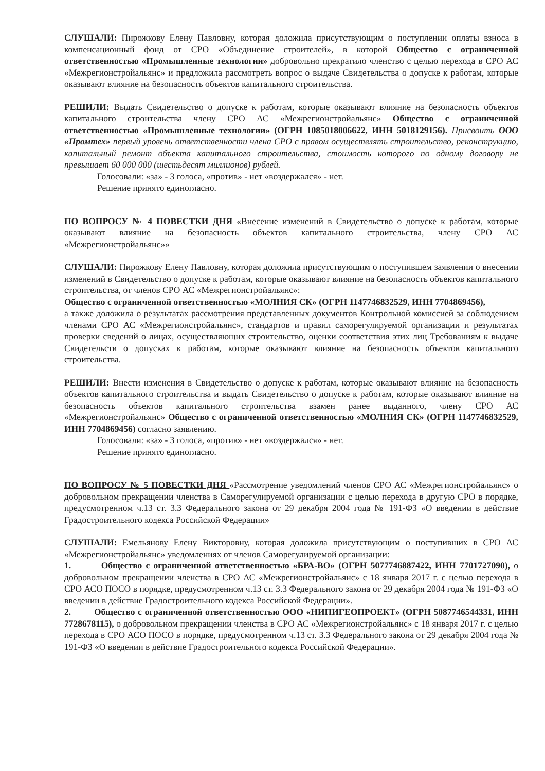СЛУШАЛИ: Пирожкову Елену Павловну, которая доложила присутствующим о поступлении оплаты взноса в компенсационный фонд от СРО «Объединение строителей», в которой Общество с ограниченной ответственностью «Промышленные технологии» добровольно прекратило членство с целью перехода в СРО АС «Межрегионстройальянс» и предложила рассмотреть вопрос о выдаче Свидетельства о допуске к работам, которые оказывают влияние на безопасность объектов капитального строительства.
РЕШИЛИ: Выдать Свидетельство о допуске к работам, которые оказывают влияние на безопасность объектов капитального строительства члену СРО АС «Межрегионстройальянс» Общество с ограниченной ответственностью «Промышленные технологии» (ОГРН 1085018006622, ИНН 5018129156). Присвоить ООО «Промтех» первый уровень ответственности члена СРО с правом осуществлять строительство, реконструкцию, капитальный ремонт объекта капитального строительства, стоимость которого по одному договору не превышает 60 000 000 (шестьдесят миллионов) рублей.
Голосовали: «за» - 3 голоса, «против» - нет «воздержался» - нет.
Решение принято единогласно.
ПО ВОПРОСУ № 4 ПОВЕСТКИ ДНЯ «Внесение изменений в Свидетельство о допуске к работам, которые оказывают влияние на безопасность объектов капитального строительства, члену СРО АС «Межрегионстройальянс»»
СЛУШАЛИ: Пирожкову Елену Павловну, которая доложила присутствующим о поступившем заявлении о внесении изменений в Свидетельство о допуске к работам, которые оказывают влияние на безопасность объектов капитального строительства, от членов СРО АС «Межрегионстройальянс»:
Общество с ограниченной ответственностью «МОЛНИЯ СК» (ОГРН 1147746832529, ИНН 7704869456),
а также доложила о результатах рассмотрения представленных документов Контрольной комиссией за соблюдением членами СРО АС «Межрегионстройальянс», стандартов и правил саморегулируемой организации и результатах проверки сведений о лицах, осуществляющих строительство, оценки соответствия этих лиц Требованиям к выдаче Свидетельств о допусках к работам, которые оказывают влияние на безопасность объектов капитального строительства.
РЕШИЛИ: Внести изменения в Свидетельство о допуске к работам, которые оказывают влияние на безопасность объектов капитального строительства и выдать Свидетельство о допуске к работам, которые оказывают влияние на безопасность объектов капитального строительства взамен ранее выданного, члену СРО АС «Межрегионстройальянс» Общество с ограниченной ответственностью «МОЛНИЯ СК» (ОГРН 1147746832529, ИНН 7704869456) согласно заявлению.
Голосовали: «за» - 3 голоса, «против» - нет «воздержался» - нет.
Решение принято единогласно.
ПО ВОПРОСУ № 5 ПОВЕСТКИ ДНЯ «Рассмотрение уведомлений членов СРО АС «Межрегионстройальянс» о добровольном прекращении членства в Саморегулируемой организации с целью перехода в другую СРО в порядке, предусмотренном ч.13 ст. 3.3 Федерального закона от 29 декабря 2004 года № 191-ФЗ «О введении в действие Градостроительного кодекса Российской Федерации»
СЛУШАЛИ: Емельянову Елену Викторовну, которая доложила присутствующим о поступивших в СРО АС «Межрегионстройальянс» уведомлениях от членов Саморегулируемой организации:
1. Общество с ограниченной ответственностью «БРА-ВО» (ОГРН 5077746887422, ИНН 7701727090), о добровольном прекращении членства в СРО АС «Межрегионстройальянс» с 18 января 2017 г. с целью перехода в СРО АСО ПОСО в порядке, предусмотренном ч.13 ст. 3.3 Федерального закона от 29 декабря 2004 года № 191-ФЗ «О введении в действие Градостроительного кодекса Российской Федерации».
2. Общество с ограниченной ответственностью ООО «НИПИГЕОПРОЕКТ» (ОГРН 5087746544331, ИНН 7728678115), о добровольном прекращении членства в СРО АС «Межрегионстройальянс» с 18 января 2017 г. с целью перехода в СРО АСО ПОСО в порядке, предусмотренном ч.13 ст. 3.3 Федерального закона от 29 декабря 2004 года № 191-ФЗ «О введении в действие Градостроительного кодекса Российской Федерации».